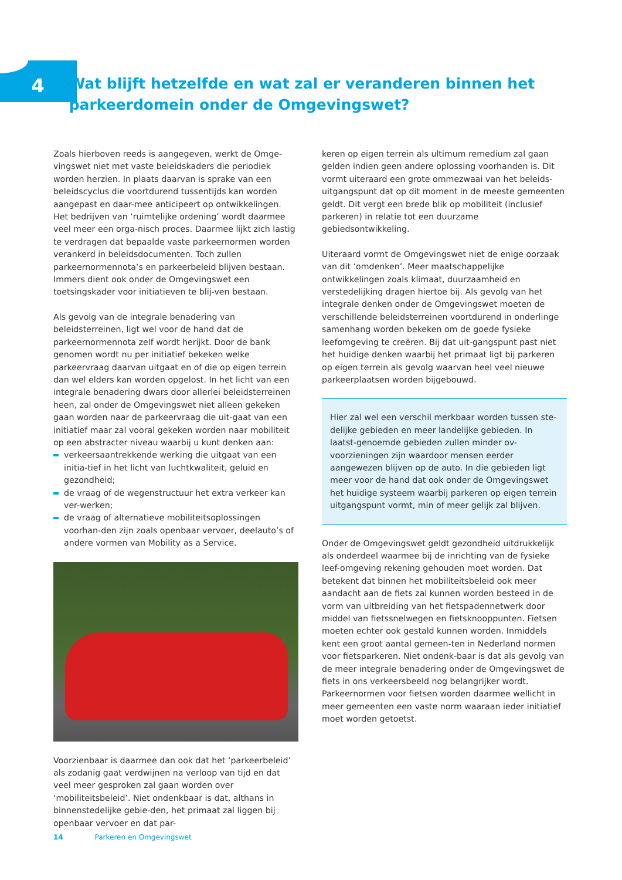4
Wat blijft hetzelfde en wat zal er veranderen binnen het parkeerdomein onder de Omgevingswet?
Zoals hierboven reeds is aangegeven, werkt de Omge-vingswet niet met vaste beleidskaders die periodiek worden herzien. In plaats daarvan is sprake van een beleidscyclus die voortdurend tussentijds kan worden aangepast en daar-mee anticipeert op ontwikkelingen. Het bedrijven van ‘ruimtelijke ordening’ wordt daarmee veel meer een orga-nisch proces. Daarmee lijkt zich lastig te verdragen dat bepaalde vaste parkeernormen worden verankerd in beleidsdocumenten. Toch zullen parkeernormennota’s en parkeerbeleid blijven bestaan. Immers dient ook onder de Omgevingswet een toetsingskader voor initiatieven te blij-ven bestaan.
Als gevolg van de integrale benadering van beleidsterreinen, ligt wel voor de hand dat de parkeernormennota zelf wordt herijkt. Door de bank genomen wordt nu per initiatief bekeken welke parkeervraag daarvan uitgaat en of die op eigen terrein dan wel elders kan worden opgelost. In het licht van een integrale benadering dwars door allerlei beleidsterreinen heen, zal onder de Omgevingswet niet alleen gekeken gaan worden naar de parkeervraag die uit-gaat van een initiatief maar zal vooral gekeken worden naar mobiliteit op een abstracter niveau waarbij u kunt denken aan:
verkeersaantrekkende werking die uitgaat van een initia-tief in het licht van luchtkwaliteit, geluid en gezondheid;
de vraag of de wegenstructuur het extra verkeer kan ver-werken;
de vraag of alternatieve mobiliteitsoplossingen voorhan-den zijn zoals openbaar vervoer, deelauto’s of andere vormen van Mobility as a Service.
Voorzienbaar is daarmee dan ook dat het ‘parkeerbeleid’ als zodanig gaat verdwijnen na verloop van tijd en dat veel meer gesproken zal gaan worden over ‘mobiliteitsbeleid’. Niet ondenkbaar is dat, althans in binnenstedelijke gebie-den, het primaat zal liggen bij openbaar vervoer en dat par-
keren op eigen terrein als ultimum remedium zal gaan gelden indien geen andere oplossing voorhanden is. Dit vormt uiteraard een grote ommezwaai van het beleids-uitgangspunt dat op dit moment in de meeste gemeenten geldt. Dit vergt een brede blik op mobiliteit (inclusief parkeren) in relatie tot een duurzame gebiedsontwikkeling.
Uiteraard vormt de Omgevingswet niet de enige oorzaak van dit ‘omdenken’. Meer maatschappelijke ontwikkelingen zoals klimaat, duurzaamheid en verstedelijking dragen hiertoe bij. Als gevolg van het integrale denken onder de Omgevingswet moeten de verschillende beleidsterreinen voortdurend in onderlinge samenhang worden bekeken om de goede fysieke leefomgeving te creëren. Bij dat uit-gangspunt past niet het huidige denken waarbij het primaat ligt bij parkeren op eigen terrein als gevolg waarvan heel veel nieuwe parkeerplaatsen worden bijgebouwd.
Hier zal wel een verschil merkbaar worden tussen ste-delijke gebieden en meer landelijke gebieden. In laatst-genoemde gebieden zullen minder ov-voorzieningen zijn waardoor mensen eerder aangewezen blijven op de auto. In die gebieden ligt meer voor de hand dat ook onder de Omgevingswet het huidige systeem waarbij parkeren op eigen terrein uitgangspunt vormt, min of meer gelijk zal blijven.
Onder de Omgevingswet geldt gezondheid uitdrukkelijk als onderdeel waarmee bij de inrichting van de fysieke leef-omgeving rekening gehouden moet worden. Dat betekent dat binnen het mobiliteitsbeleid ook meer aandacht aan de fiets zal kunnen worden besteed in de vorm van uitbreiding van het fietspadennetwerk door middel van fietssnelwegen en fietsknooppunten. Fietsen moeten echter ook gestald kunnen worden. Inmiddels kent een groot aantal gemeen-ten in Nederland normen voor fietsparkeren. Niet ondenk-baar is dat als gevolg van de meer integrale benadering onder de Omgevingswet de fiets in ons verkeersbeeld nog belangrijker wordt.
Parkeernormen voor fietsen worden daarmee wellicht in meer gemeenten een vaste norm waaraan ieder initiatief moet worden getoetst.
14 Parkeren en Omgevingswet